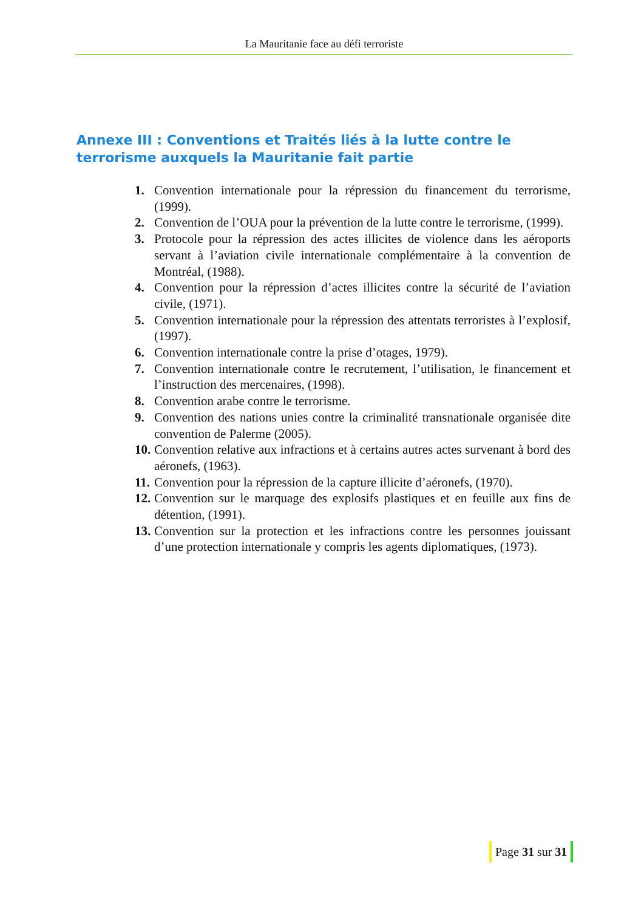La Mauritanie face au défi terroriste
Annexe III : Conventions et Traités liés à la lutte contre le terrorisme auxquels la Mauritanie fait partie
1. Convention internationale pour la répression du financement du terrorisme, (1999).
2. Convention de l’OUA pour la prévention de la lutte contre le terrorisme, (1999).
3. Protocole pour la répression des actes illicites de violence dans les aéroports servant à l’aviation civile internationale complémentaire à la convention de Montréal, (1988).
4. Convention pour la répression d’actes illicites contre la sécurité de l’aviation civile, (1971).
5. Convention internationale pour la répression des attentats terroristes à l’explosif, (1997).
6. Convention internationale contre la prise d’otages, 1979).
7. Convention internationale contre le recrutement, l’utilisation, le financement et l’instruction des mercenaires, (1998).
8. Convention arabe contre le terrorisme.
9. Convention des nations unies contre la criminalité transnationale organisée dite convention de Palerme (2005).
10. Convention relative aux infractions et à certains autres actes survenant à bord des aéronefs, (1963).
11. Convention pour la répression de la capture illicite d’aéronefs, (1970).
12. Convention sur le marquage des explosifs plastiques et en feuille aux fins de détention, (1991).
13. Convention sur la protection et les infractions contre les personnes jouissant d’une protection internationale y compris les agents diplomatiques, (1973).
Page 31 sur 31